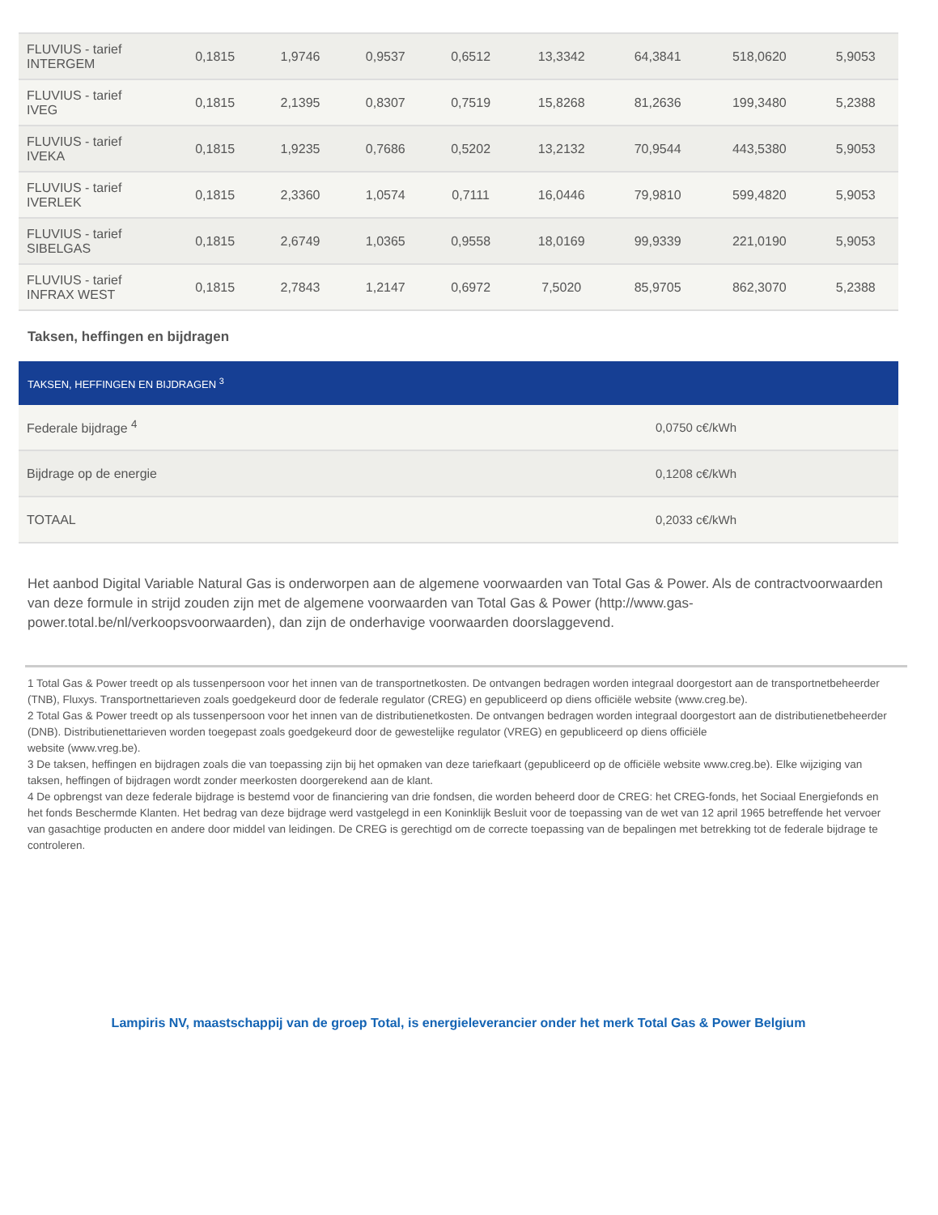| FLUVIUS - tarief INTERGEM | 0,1815 | 1,9746 | 0,9537 | 0,6512 | 13,3342 | 64,3841 | 518,0620 | 5,9053 |
| FLUVIUS - tarief IVEG | 0,1815 | 2,1395 | 0,8307 | 0,7519 | 15,8268 | 81,2636 | 199,3480 | 5,2388 |
| FLUVIUS - tarief IVEKA | 0,1815 | 1,9235 | 0,7686 | 0,5202 | 13,2132 | 70,9544 | 443,5380 | 5,9053 |
| FLUVIUS - tarief IVERLEK | 0,1815 | 2,3360 | 1,0574 | 0,7111 | 16,0446 | 79,9810 | 599,4820 | 5,9053 |
| FLUVIUS - tarief SIBELGAS | 0,1815 | 2,6749 | 1,0365 | 0,9558 | 18,0169 | 99,9339 | 221,0190 | 5,9053 |
| FLUVIUS - tarief INFRAX WEST | 0,1815 | 2,7843 | 1,2147 | 0,6972 | 7,5020 | 85,9705 | 862,3070 | 5,2388 |
Taksen, heffingen en bijdragen
| TAKSEN, HEFFINGEN EN BIJDRAGEN <sup>3</sup> | |
| --- | --- |
| Federale bijdrage <sup>4</sup> | 0,0750 c€/kWh |
| Bijdrage op de energie | 0,1208 c€/kWh |
| TOTAAL | 0,2033 c€/kWh |
Het aanbod Digital Variable Natural Gas is onderworpen aan de algemene voorwaarden van Total Gas & Power. Als de contractvoorwaarden van deze formule in strijd zouden zijn met de algemene voorwaarden van Total Gas & Power (http://www.gas-power.total.be/nl/verkoopsvoorwaarden), dan zijn de onderhavige voorwaarden doorslaggevend.
1 Total Gas & Power treedt op als tussenpersoon voor het innen van de transportnetkosten. De ontvangen bedragen worden integraal doorgestort aan de transportnetbeheerder (TNB), Fluxys. Transportnettarieven zoals goedgekeurd door de federale regulator (CREG) en gepubliceerd op diens officiële website (www.creg.be).
2 Total Gas & Power treedt op als tussenpersoon voor het innen van de distributienetkosten. De ontvangen bedragen worden integraal doorgestort aan de distributienetbeheerder (DNB). Distributienettarieven worden toegepast zoals goedgekeurd door de gewestelijke regulator (VREG) en gepubliceerd op diens officiële
website (www.vreg.be).
3 De taksen, heffingen en bijdragen zoals die van toepassing zijn bij het opmaken van deze tariefkaart (gepubliceerd op de officiële website www.creg.be). Elke wijziging van taksen, heffingen of bijdragen wordt zonder meerkosten doorgerekend aan de klant.
4 De opbrengst van deze federale bijdrage is bestemd voor de financiering van drie fondsen, die worden beheerd door de CREG: het CREG-fonds, het Sociaal Energiefonds en het fonds Beschermde Klanten. Het bedrag van deze bijdrage werd vastgelegd in een Koninklijk Besluit voor de toepassing van de wet van 12 april 1965 betreffende het vervoer van gasachtige producten en andere door middel van leidingen. De CREG is gerechtigd om de correcte toepassing van de bepalingen met betrekking tot de federale bijdrage te controleren.
Lampiris NV, maastschappij van de groep Total, is energieleverancier onder het merk Total Gas & Power Belgium